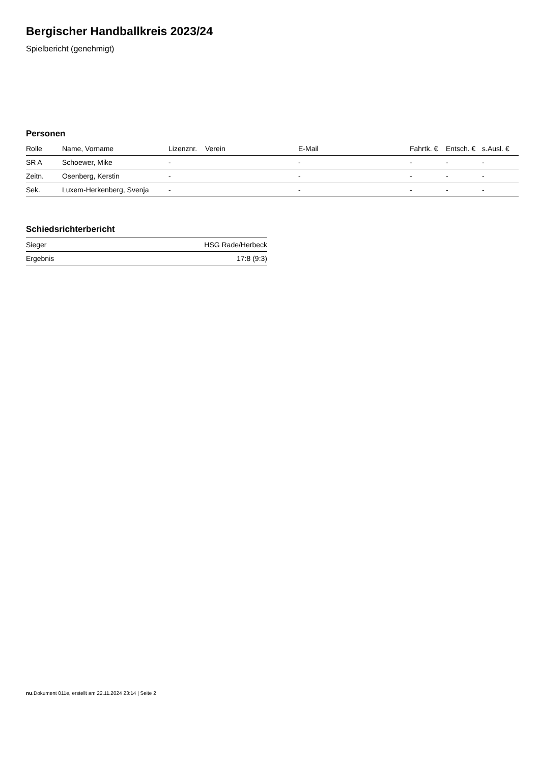Bergischer Handballkreis 2023/24
Spielbericht (genehmigt)
Personen
| Rolle | Name, Vorname | Lizenznr. | Verein | E-Mail | Fahrtk. € | Entsch. € | s.Ausl. € |
| --- | --- | --- | --- | --- | --- | --- | --- |
| SR A | Schoewer, Mike | - | | - | - | - | - |
| Zeitn. | Osenberg, Kerstin | - | | - | - | - | - |
| Sek. | Luxem-Herkenberg, Svenja | - | | - | - | - | - |
Schiedsrichterbericht
| Sieger | HSG Rade/Herbeck |
| Ergebnis | 17:8 (9:3) |
nu.Dokument 011e, erstellt am 22.11.2024 23:14 | Seite 2